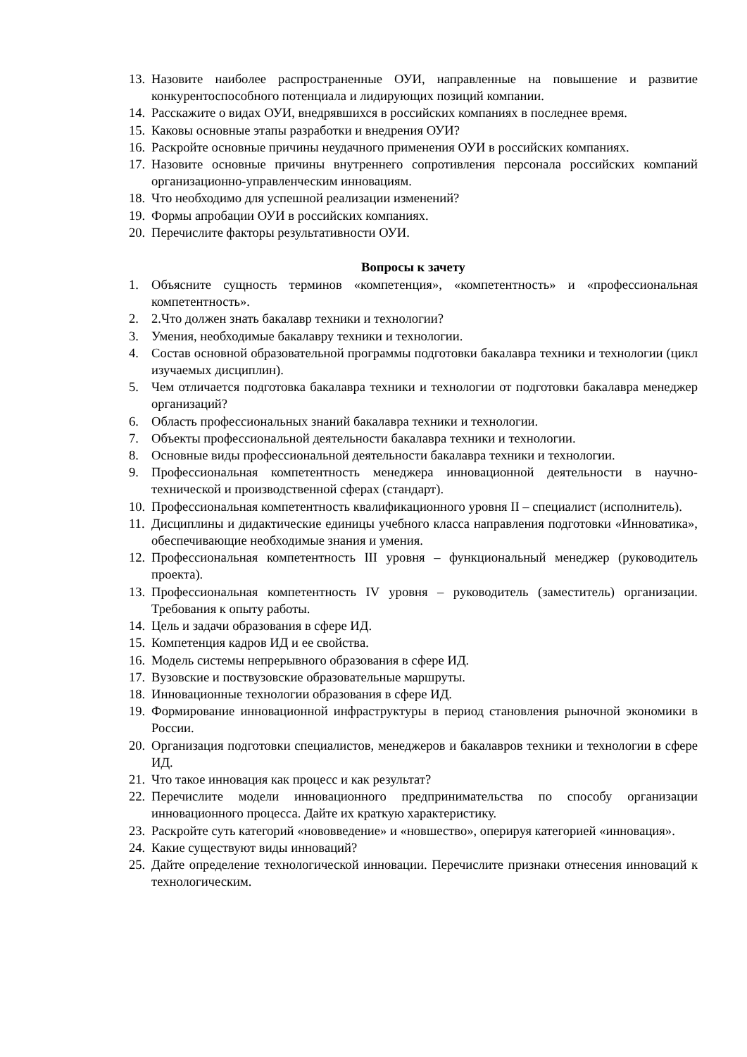13. Назовите наиболее распространенные ОУИ, направленные на повышение и развитие конкурентоспособного потенциала и лидирующих позиций компании.
14. Расскажите о видах ОУИ, внедрявшихся в российских компаниях в последнее время.
15. Каковы основные этапы разработки и внедрения ОУИ?
16. Раскройте основные причины неудачного применения ОУИ в российских компаниях.
17. Назовите основные причины внутреннего сопротивления персонала российских компаний организационно-управленческим инновациям.
18. Что необходимо для успешной реализации изменений?
19. Формы апробации ОУИ в российских компаниях.
20. Перечислите факторы результативности ОУИ.
Вопросы к зачету
1. Объясните сущность терминов «компетенция», «компетентность» и «профессиональная компетентность».
2. 2.Что должен знать бакалавр техники и технологии?
3. Умения, необходимые бакалавру техники и технологии.
4. Состав основной образовательной программы подготовки бакалавра техники и технологии (цикл изучаемых дисциплин).
5. Чем отличается подготовка бакалавра техники и технологии от подготовки бакалавра менеджер организаций?
6. Область профессиональных знаний бакалавра техники и технологии.
7. Объекты профессиональной деятельности бакалавра техники и технологии.
8. Основные виды профессиональной деятельности бакалавра техники и технологии.
9. Профессиональная компетентность менеджера инновационной деятельности в научно-технической и производственной сферах (стандарт).
10. Профессиональная компетентность квалификационного уровня II – специалист (исполнитель).
11. Дисциплины и дидактические единицы учебного класса направления подготовки «Инноватика», обеспечивающие необходимые знания и умения.
12. Профессиональная компетентность III уровня – функциональный менеджер (руководитель проекта).
13. Профессиональная компетентность IV уровня – руководитель (заместитель) организации. Требования к опыту работы.
14. Цель и задачи образования в сфере ИД.
15. Компетенция кадров ИД и ее свойства.
16. Модель системы непрерывного образования в сфере ИД.
17. Вузовские и поствузовские образовательные маршруты.
18. Инновационные технологии образования в сфере ИД.
19. Формирование инновационной инфраструктуры в период становления рыночной экономики в России.
20. Организация подготовки специалистов, менеджеров и бакалавров техники и технологии в сфере ИД.
21. Что такое инновация как процесс и как результат?
22. Перечислите модели инновационного предпринимательства по способу организации инновационного процесса. Дайте их краткую характеристику.
23. Раскройте суть категорий «нововведение» и «новшество», оперируя категорией «инновация».
24. Какие существуют виды инноваций?
25. Дайте определение технологической инновации. Перечислите признаки отнесения инноваций к технологическим.